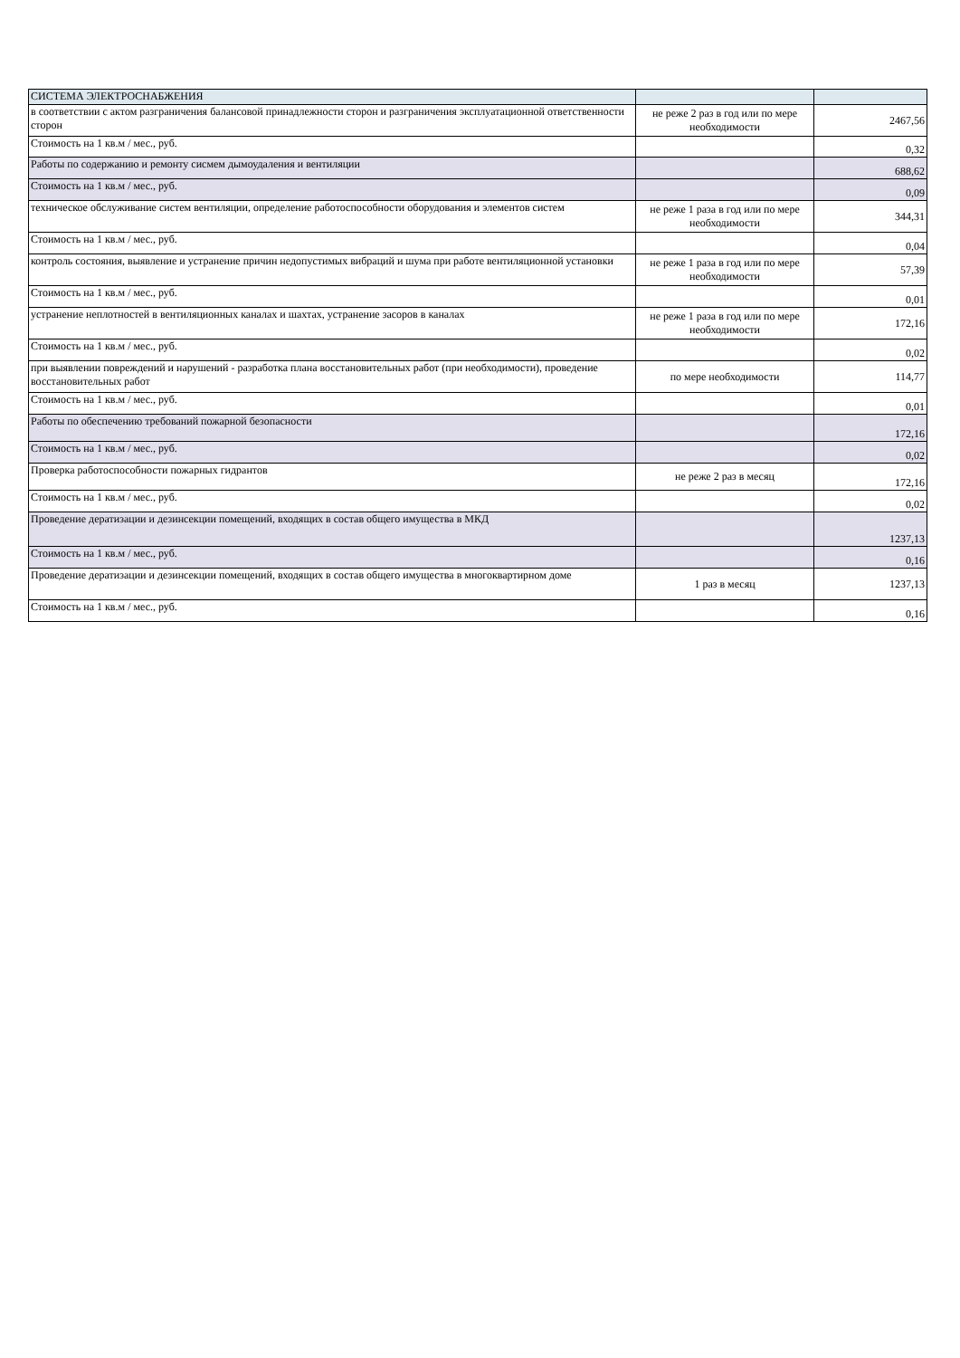| СИСТЕМА ЭЛЕКТРОСНАБЖЕНИЯ | | |
| в соответствии с актом разграничения балансовой принадлежности сторон и разграничения эксплуатационной ответственности сторон | не реже 2 раз в год или по мере необходимости | 2467,56 |
| Стоимость на 1 кв.м / мес., руб. | | 0,32 |
| Работы по содержанию и ремонту сисмем дымоудаления и вентиляции | | 688,62 |
| Стоимость на 1 кв.м / мес., руб. | | 0,09 |
| техническое обслуживание систем вентиляции, определение работоспособности оборудования и элементов систем | не реже 1 раза в год или по мере необходимости | 344,31 |
| Стоимость на 1 кв.м / мес., руб. | | 0,04 |
| контроль состояния, выявление и устранение причин недопустимых вибраций и шума при работе вентиляционной установки | не реже 1 раза в год или по мере необходимости | 57,39 |
| Стоимость на 1 кв.м / мес., руб. | | 0,01 |
| устранение неплотностей в вентиляционных каналах и шахтах, устранение засоров в каналах | не реже 1 раза в год или по мере необходимости | 172,16 |
| Стоимость на 1 кв.м / мес., руб. | | 0,02 |
| при выявлении повреждений и нарушений - разработка плана восстановительных работ (при необходимости), проведение восстановительных работ | по мере необходимости | 114,77 |
| Стоимость на 1 кв.м / мес., руб. | | 0,01 |
| Работы по обеспечению требований пожарной безопасности | | 172,16 |
| Стоимость на 1 кв.м / мес., руб. | | 0,02 |
| Проверка работоспособности пожарных гидрантов | не реже 2 раз в месяц | 172,16 |
| Стоимость на 1 кв.м / мес., руб. | | 0,02 |
| Проведение дератизации и дезинсекции помещений, входящих в состав общего имущества в МКД | | 1237,13 |
| Стоимость на 1 кв.м / мес., руб. | | 0,16 |
| Проведение дератизации и дезинсекции помещений, входящих в состав общего имущества в многоквартирном доме | 1 раз в месяц | 1237,13 |
| Стоимость на 1 кв.м / мес., руб. | | 0,16 |